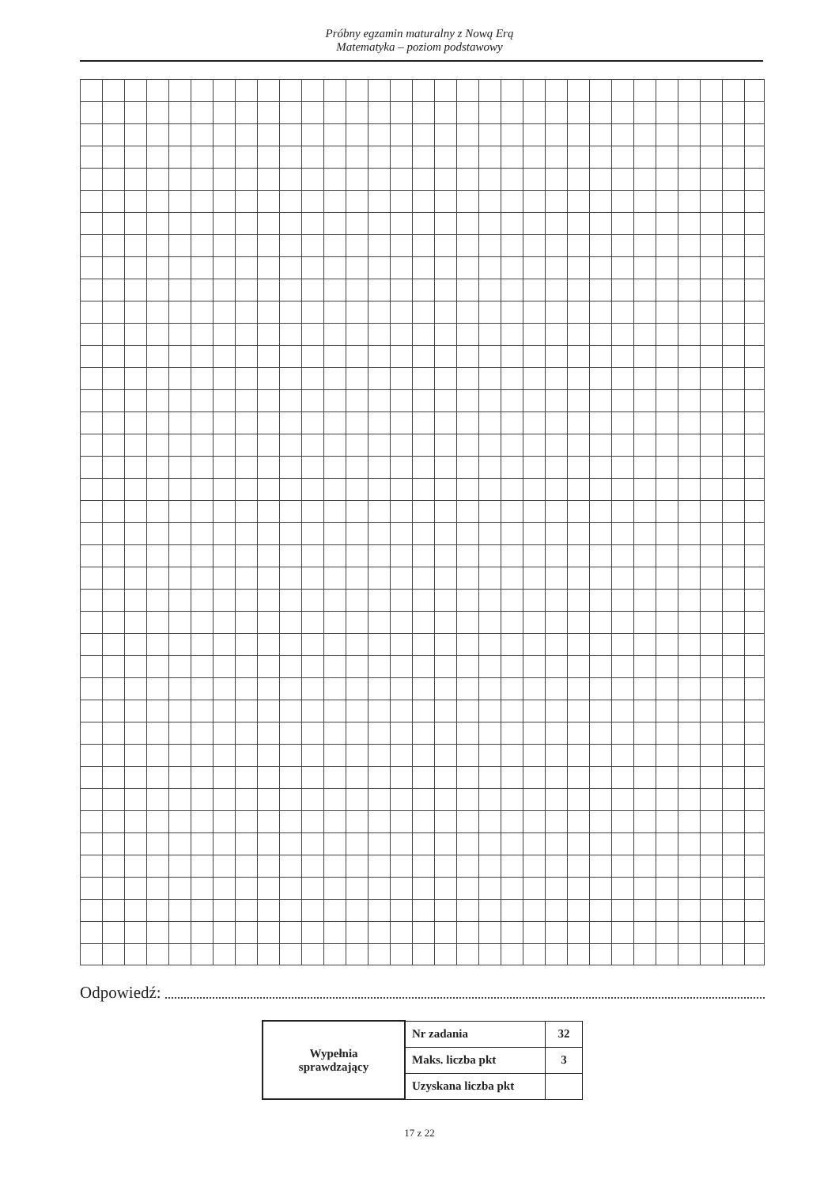Próbny egzamin maturalny z Nową Erą
Matematyka – poziom podstawowy
Odpowiedź:
| Wypełnia sprawdzający | Nr zadania | 32 |
| | Maks. liczba pkt | 3 |
| | Uzyskana liczba pkt | |
17 z 22